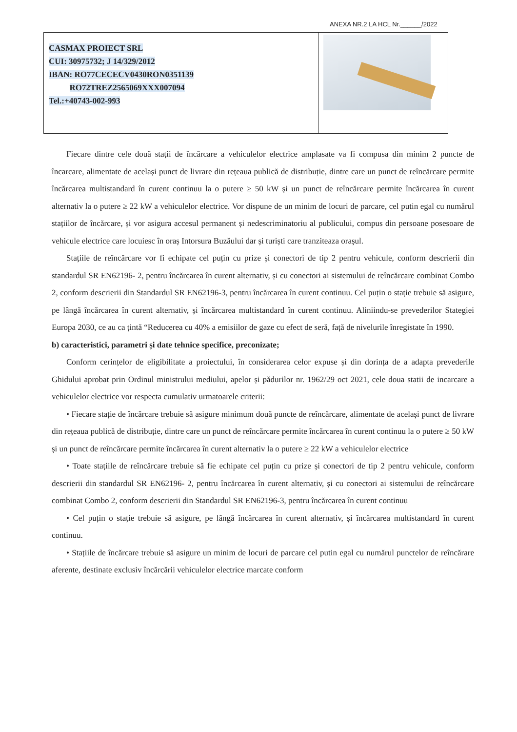ANEXA NR.2 LA HCL Nr.______/2022
| CASMAX PROIECT SRL CUI: 30975732; J 14/329/2012 IBAN: RO77CECECV0430RON0351139 RO72TREZ2565069XXX007094 Tel.:+40743-002-993 | |
Fiecare dintre cele două stații de încărcare a vehiculelor electrice amplasate va fi compusa din minim 2 puncte de încarcare, alimentate de același punct de livrare din rețeaua publică de distribuție, dintre care un punct de reîncărcare permite încărcarea multistandard în curent continuu la o putere ≥ 50 kW și un punct de reîncărcare permite încărcarea în curent alternativ la o putere ≥ 22 kW a vehiculelor electrice. Vor dispune de un minim de locuri de parcare, cel putin egal cu numărul stațiilor de încărcare, și vor asigura accesul permanent și nedescriminatoriu al publicului, compus din persoane posesoare de vehicule electrice care locuiesc în oraș Intorsura Buzăului dar și turiști care tranziteaza orașul.
Stațiile de reîncărcare vor fi echipate cel puțin cu prize și conectori de tip 2 pentru vehicule, conform descrierii din standardul SR EN62196- 2, pentru încărcarea în curent alternativ, și cu conectori ai sistemului de reîncărcare combinat Combo 2, conform descrierii din Standardul SR EN62196-3, pentru încărcarea în curent continuu. Cel puțin o stație trebuie să asigure, pe lângă încărcarea în curent alternativ, și încărcarea multistandard în curent continuu. Aliniindu-se prevederilor Stategiei Europa 2030, ce au ca țintă “Reducerea cu 40% a emisiilor de gaze cu efect de seră, față de nivelurile înregistate în 1990.
b) caracteristici, parametri și date tehnice specifice, preconizate;
Conform cerințelor de eligibilitate a proiectului, în considerarea celor expuse și din dorința de a adapta prevederile Ghidului aprobat prin Ordinul ministrului mediului, apelor și pădurilor nr. 1962/29 oct 2021, cele doua statii de incarcare a vehiculelor electrice vor respecta cumulativ urmatoarele criterii:
• Fiecare stație de încărcare trebuie să asigure minimum două puncte de reîncărcare, alimentate de același punct de livrare din rețeaua publică de distribuție, dintre care un punct de reîncărcare permite încărcarea în curent continuu la o putere ≥ 50 kW și un punct de reîncărcare permite încărcarea în curent alternativ la o putere ≥ 22 kW a vehiculelor electrice
• Toate stațiile de reîncărcare trebuie să fie echipate cel puțin cu prize și conectori de tip 2 pentru vehicule, conform descrierii din standardul SR EN62196- 2, pentru încărcarea în curent alternativ, și cu conectori ai sistemului de reîncărcare combinat Combo 2, conform descrierii din Standardul SR EN62196-3, pentru încărcarea în curent continuu
• Cel puțin o stație trebuie să asigure, pe lângă încărcarea în curent alternativ, și încărcarea multistandard în curent continuu.
• Stațiile de încărcare trebuie să asigure un minim de locuri de parcare cel putin egal cu numărul punctelor de reîncărare aferente, destinate exclusiv încărcării vehiculelor electrice marcate conform